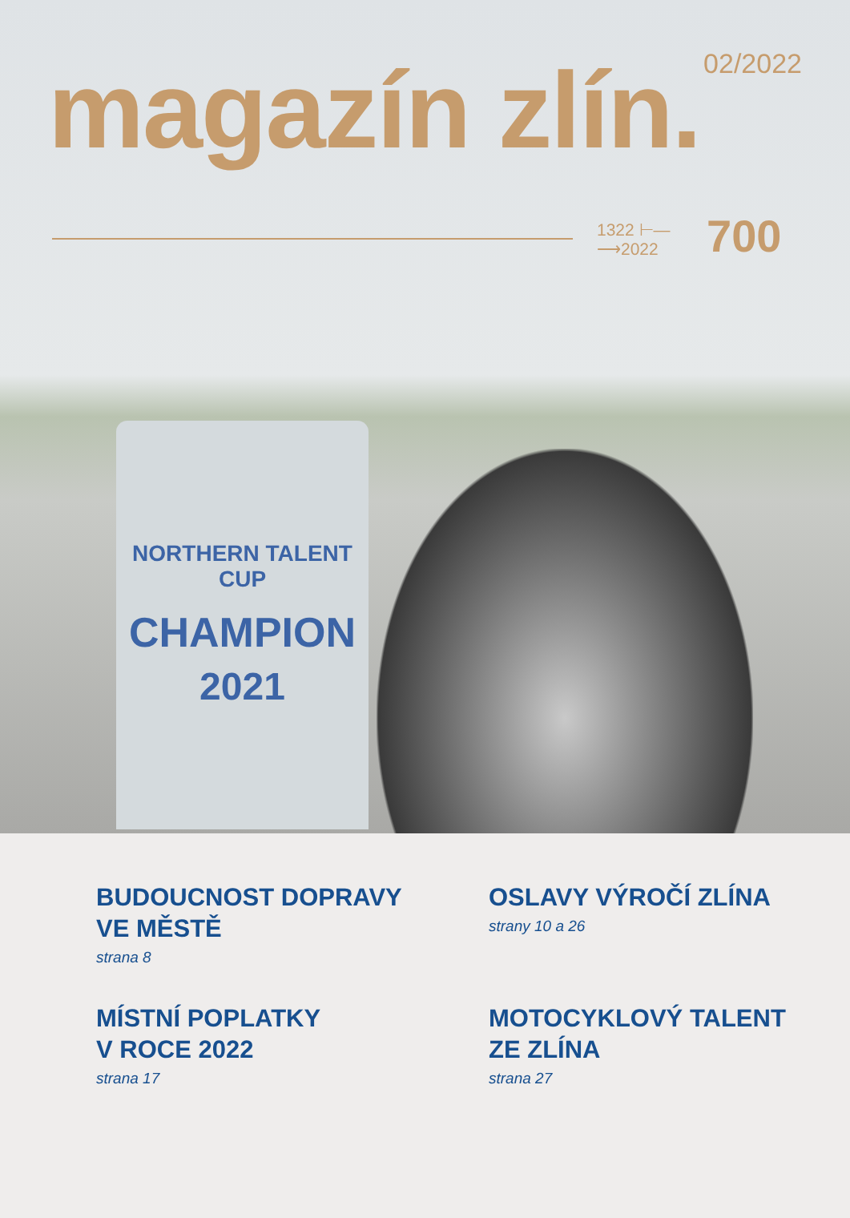02/2022 magazín zlín.
1322 ⊢—
⟶2022
700
NORTHERN TALENT CUP
CHAMPION
2021
BUDOUCNOST DOPRAVY
VE MĚSTĚ
strana 8
OSLAVY VÝROČÍ ZLÍNA
strany 10 a 26
MÍSTNÍ POPLATKY
V ROCE 2022
strana 17
MOTOCYKLOVÝ TALENT
ZE ZLÍNA
strana 27